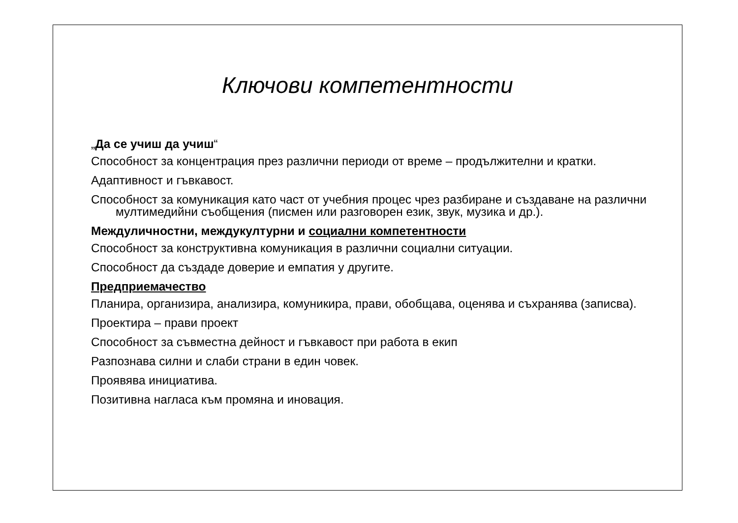Ключови компетентности
„Да се учиш да учиш“
Способност за концентрация през различни периоди от време – продължителни и кратки.
Адаптивност и гъвкавост.
Способност за комуникация като част от учебния процес чрез разбиране и създаване на различни мултимедийни съобщения (писмен или разговорен език, звук, музика и др.).
Междуличностни, междукултурни и социални компетентности
Способност за конструктивна комуникация в различни социални ситуации.
Способност да създаде доверие и емпатия у другите.
Предприемачество
Планира, организира, анализира, комуникира, прави, обобщава, оценява и съхранява (записва).
Проектира – прави проект
Способност за съвместна дейност и гъвкавост при работа в екип
Разпознава силни и слаби страни в един човек.
Проявява инициатива.
Позитивна нагласа към промяна и иновация.